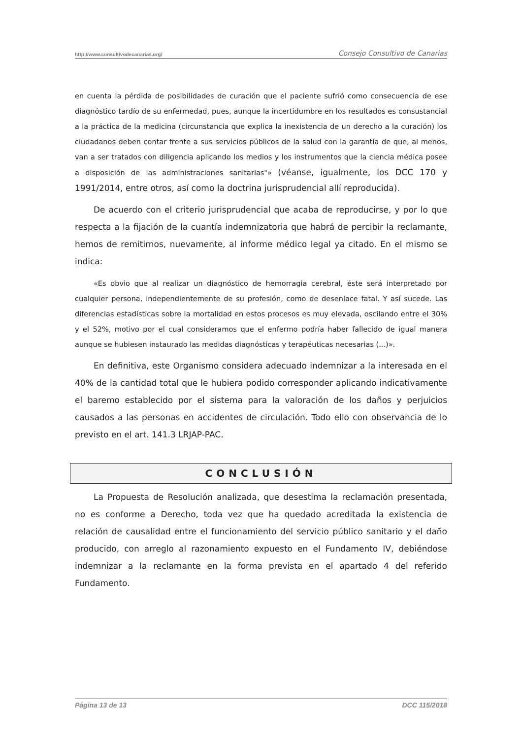http://www.consultivodecanarias.org/ Consejo Consultivo de Canarias
en cuenta la pérdida de posibilidades de curación que el paciente sufrió como consecuencia de ese diagnóstico tardío de su enfermedad, pues, aunque la incertidumbre en los resultados es consustancial a la práctica de la medicina (circunstancia que explica la inexistencia de un derecho a la curación) los ciudadanos deben contar frente a sus servicios públicos de la salud con la garantía de que, al menos, van a ser tratados con diligencia aplicando los medios y los instrumentos que la ciencia médica posee a disposición de las administraciones sanitarias"» (véanse, igualmente, los DCC 170 y 1991/2014, entre otros, así como la doctrina jurisprudencial allí reproducida).
De acuerdo con el criterio jurisprudencial que acaba de reproducirse, y por lo que respecta a la fijación de la cuantía indemnizatoria que habrá de percibir la reclamante, hemos de remitirnos, nuevamente, al informe médico legal ya citado. En el mismo se indica:
«Es obvio que al realizar un diagnóstico de hemorragia cerebral, éste será interpretado por cualquier persona, independientemente de su profesión, como de desenlace fatal. Y así sucede. Las diferencias estadísticas sobre la mortalidad en estos procesos es muy elevada, oscilando entre el 30% y el 52%, motivo por el cual consideramos que el enfermo podría haber fallecido de igual manera aunque se hubiesen instaurado las medidas diagnósticas y terapéuticas necesarias (...)».
En definitiva, este Organismo considera adecuado indemnizar a la interesada en el 40% de la cantidad total que le hubiera podido corresponder aplicando indicativamente el baremo establecido por el sistema para la valoración de los daños y perjuicios causados a las personas en accidentes de circulación. Todo ello con observancia de lo previsto en el art. 141.3 LRJAP-PAC.
CONCLUSIÓN
La Propuesta de Resolución analizada, que desestima la reclamación presentada, no es conforme a Derecho, toda vez que ha quedado acreditada la existencia de relación de causalidad entre el funcionamiento del servicio público sanitario y el daño producido, con arreglo al razonamiento expuesto en el Fundamento IV, debiéndose indemnizar a la reclamante en la forma prevista en el apartado 4 del referido Fundamento.
Página 13 de 13 DCC 115/2018